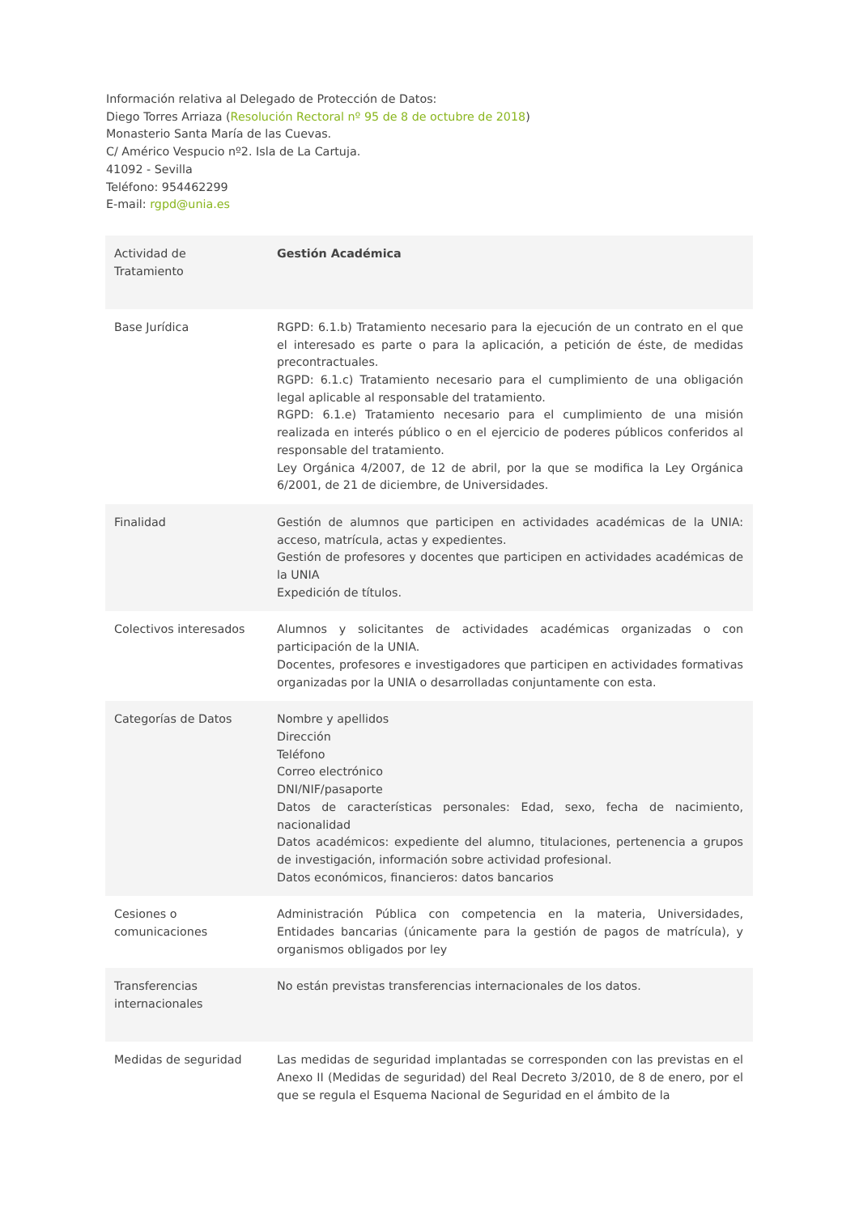Información relativa al Delegado de Protección de Datos:
Diego Torres Arriaza (Resolución Rectoral nº 95 de 8 de octubre de 2018)
Monasterio Santa María de las Cuevas.
C/ Américo Vespucio nº2. Isla de La Cartuja.
41092 - Sevilla
Teléfono: 954462299
E-mail: rgpd@unia.es
| Actividad de Tratamiento | Gestión Académica |
| Base Jurídica | RGPD: 6.1.b) Tratamiento necesario para la ejecución de un contrato en el que el interesado es parte o para la aplicación, a petición de éste, de medidas precontractuales. RGPD: 6.1.c) Tratamiento necesario para el cumplimiento de una obligación legal aplicable al responsable del tratamiento. RGPD: 6.1.e) Tratamiento necesario para el cumplimiento de una misión realizada en interés público o en el ejercicio de poderes públicos conferidos al responsable del tratamiento. Ley Orgánica 4/2007, de 12 de abril, por la que se modifica la Ley Orgánica 6/2001, de 21 de diciembre, de Universidades. |
| Finalidad | Gestión de alumnos que participen en actividades académicas de la UNIA: acceso, matrícula, actas y expedientes. Gestión de profesores y docentes que participen en actividades académicas de la UNIA Expedición de títulos. |
| Colectivos interesados | Alumnos y solicitantes de actividades académicas organizadas o con participación de la UNIA. Docentes, profesores e investigadores que participen en actividades formativas organizadas por la UNIA o desarrolladas conjuntamente con esta. |
| Categorías de Datos | Nombre y apellidos Dirección Teléfono Correo electrónico DNI/NIF/pasaporte Datos de características personales: Edad, sexo, fecha de nacimiento, nacionalidad Datos académicos: expediente del alumno, titulaciones, pertenencia a grupos de investigación, información sobre actividad profesional. Datos económicos, financieros: datos bancarios |
| Cesiones o comunicaciones | Administración Pública con competencia en la materia, Universidades, Entidades bancarias (únicamente para la gestión de pagos de matrícula), y organismos obligados por ley |
| Transferencias internacionales | No están previstas transferencias internacionales de los datos. |
| Medidas de seguridad | Las medidas de seguridad implantadas se corresponden con las previstas en el Anexo II (Medidas de seguridad) del Real Decreto 3/2010, de 8 de enero, por el que se regula el Esquema Nacional de Seguridad en el ámbito de la |